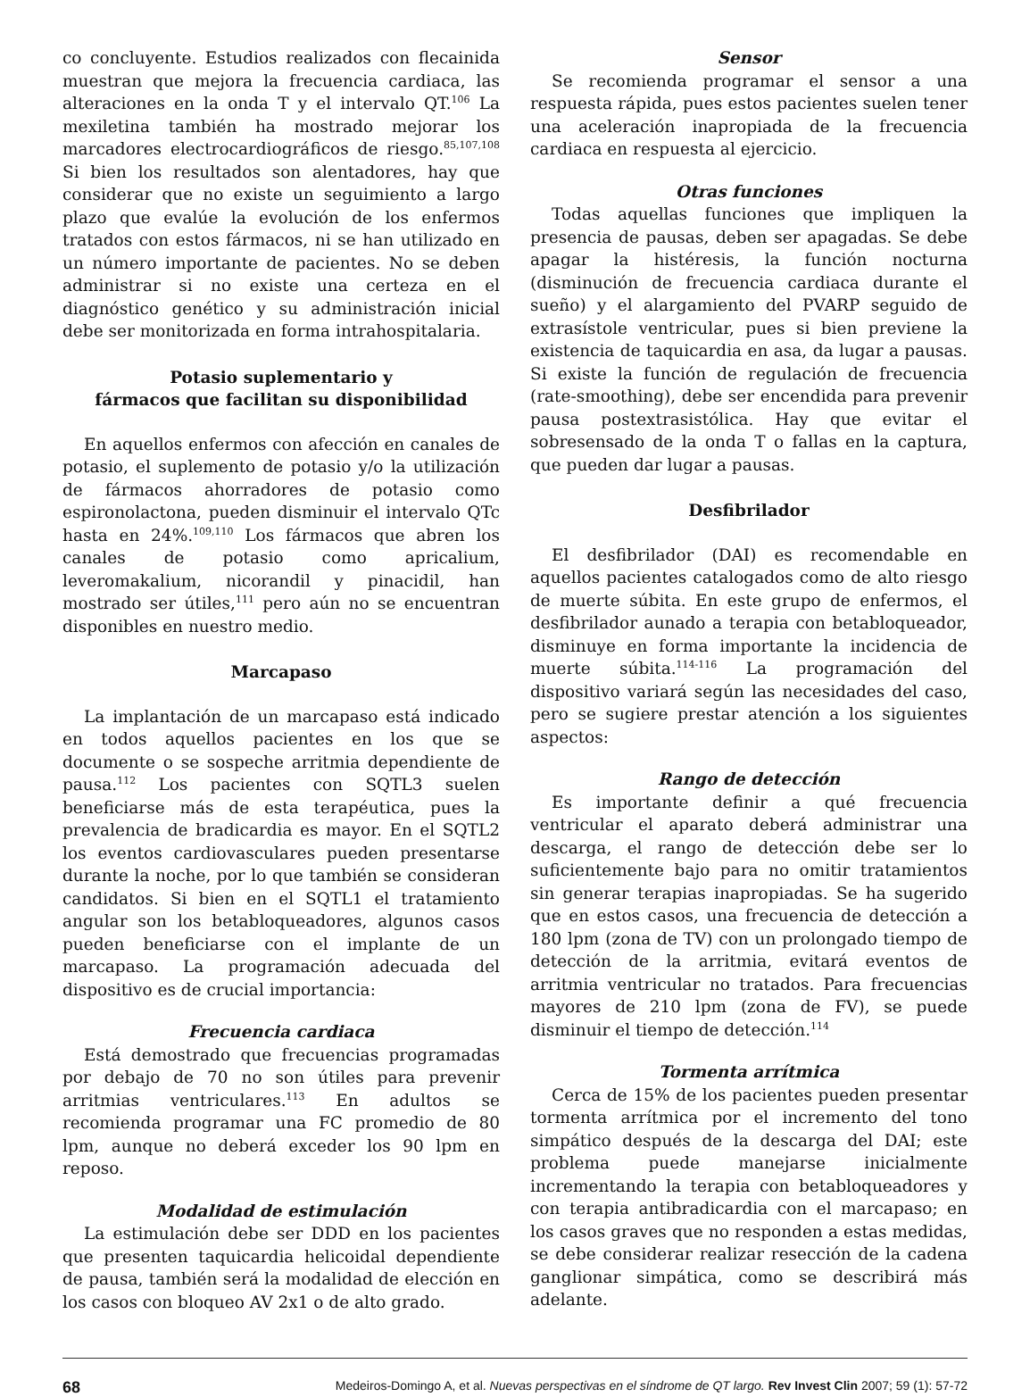co concluyente. Estudios realizados con flecainida muestran que mejora la frecuencia cardiaca, las alteraciones en la onda T y el intervalo QT.<sup>106</sup> La mexiletina también ha mostrado mejorar los marcadores electrocardiográficos de riesgo.<sup>85,107,108</sup> Si bien los resultados son alentadores, hay que considerar que no existe un seguimiento a largo plazo que evalúe la evolución de los enfermos tratados con estos fármacos, ni se han utilizado en un número importante de pacientes. No se deben administrar si no existe una certeza en el diagnóstico genético y su administración inicial debe ser monitorizada en forma intrahospitalaria.
Potasio suplementario y
fármacos que facilitan su disponibilidad
En aquellos enfermos con afección en canales de potasio, el suplemento de potasio y/o la utilización de fármacos ahorradores de potasio como espironolactona, pueden disminuir el intervalo QTc hasta en 24%.<sup>109,110</sup> Los fármacos que abren los canales de potasio como apricalium, leveromakalium, nicorandil y pinacidil, han mostrado ser útiles,<sup>111</sup> pero aún no se encuentran disponibles en nuestro medio.
Marcapaso
La implantación de un marcapaso está indicado en todos aquellos pacientes en los que se documente o se sospeche arritmia dependiente de pausa.<sup>112</sup> Los pacientes con SQTL3 suelen beneficiarse más de esta terapéutica, pues la prevalencia de bradicardia es mayor. En el SQTL2 los eventos cardiovasculares pueden presentarse durante la noche, por lo que también se consideran candidatos. Si bien en el SQTL1 el tratamiento angular son los betabloqueadores, algunos casos pueden beneficiarse con el implante de un marcapaso. La programación adecuada del dispositivo es de crucial importancia:
Frecuencia cardiaca
Está demostrado que frecuencias programadas por debajo de 70 no son útiles para prevenir arritmias ventriculares.<sup>113</sup> En adultos se recomienda programar una FC promedio de 80 lpm, aunque no deberá exceder los 90 lpm en reposo.
Modalidad de estimulación
La estimulación debe ser DDD en los pacientes que presenten taquicardia helicoidal dependiente de pausa, también será la modalidad de elección en los casos con bloqueo AV 2x1 o de alto grado.
Sensor
Se recomienda programar el sensor a una respuesta rápida, pues estos pacientes suelen tener una aceleración inapropiada de la frecuencia cardiaca en respuesta al ejercicio.
Otras funciones
Todas aquellas funciones que impliquen la presencia de pausas, deben ser apagadas. Se debe apagar la histéresis, la función nocturna (disminución de frecuencia cardiaca durante el sueño) y el alargamiento del PVARP seguido de extrasístole ventricular, pues si bien previene la existencia de taquicardia en asa, da lugar a pausas. Si existe la función de regulación de frecuencia (rate-smoothing), debe ser encendida para prevenir pausa postextrasistólica. Hay que evitar el sobresensado de la onda T o fallas en la captura, que pueden dar lugar a pausas.
Desfibrilador
El desfibrilador (DAI) es recomendable en aquellos pacientes catalogados como de alto riesgo de muerte súbita. En este grupo de enfermos, el desfibrilador aunado a terapia con betabloqueador, disminuye en forma importante la incidencia de muerte súbita.<sup>114-116</sup> La programación del dispositivo variará según las necesidades del caso, pero se sugiere prestar atención a los siguientes aspectos:
Rango de detección
Es importante definir a qué frecuencia ventricular el aparato deberá administrar una descarga, el rango de detección debe ser lo suficientemente bajo para no omitir tratamientos sin generar terapias inapropiadas. Se ha sugerido que en estos casos, una frecuencia de detección a 180 lpm (zona de TV) con un prolongado tiempo de detección de la arritmia, evitará eventos de arritmia ventricular no tratados. Para frecuencias mayores de 210 lpm (zona de FV), se puede disminuir el tiempo de detección.<sup>114</sup>
Tormenta arrítmica
Cerca de 15% de los pacientes pueden presentar tormenta arrítmica por el incremento del tono simpático después de la descarga del DAI; este problema puede manejarse inicialmente incrementando la terapia con betabloqueadores y con terapia antibradicardia con el marcapaso; en los casos graves que no responden a estas medidas, se debe considerar realizar resección de la cadena ganglionar simpática, como se describirá más adelante.
68 Medeiros-Domingo A, et al. Nuevas perspectivas en el síndrome de QT largo. Rev Invest Clin 2007; 59 (1): 57-72